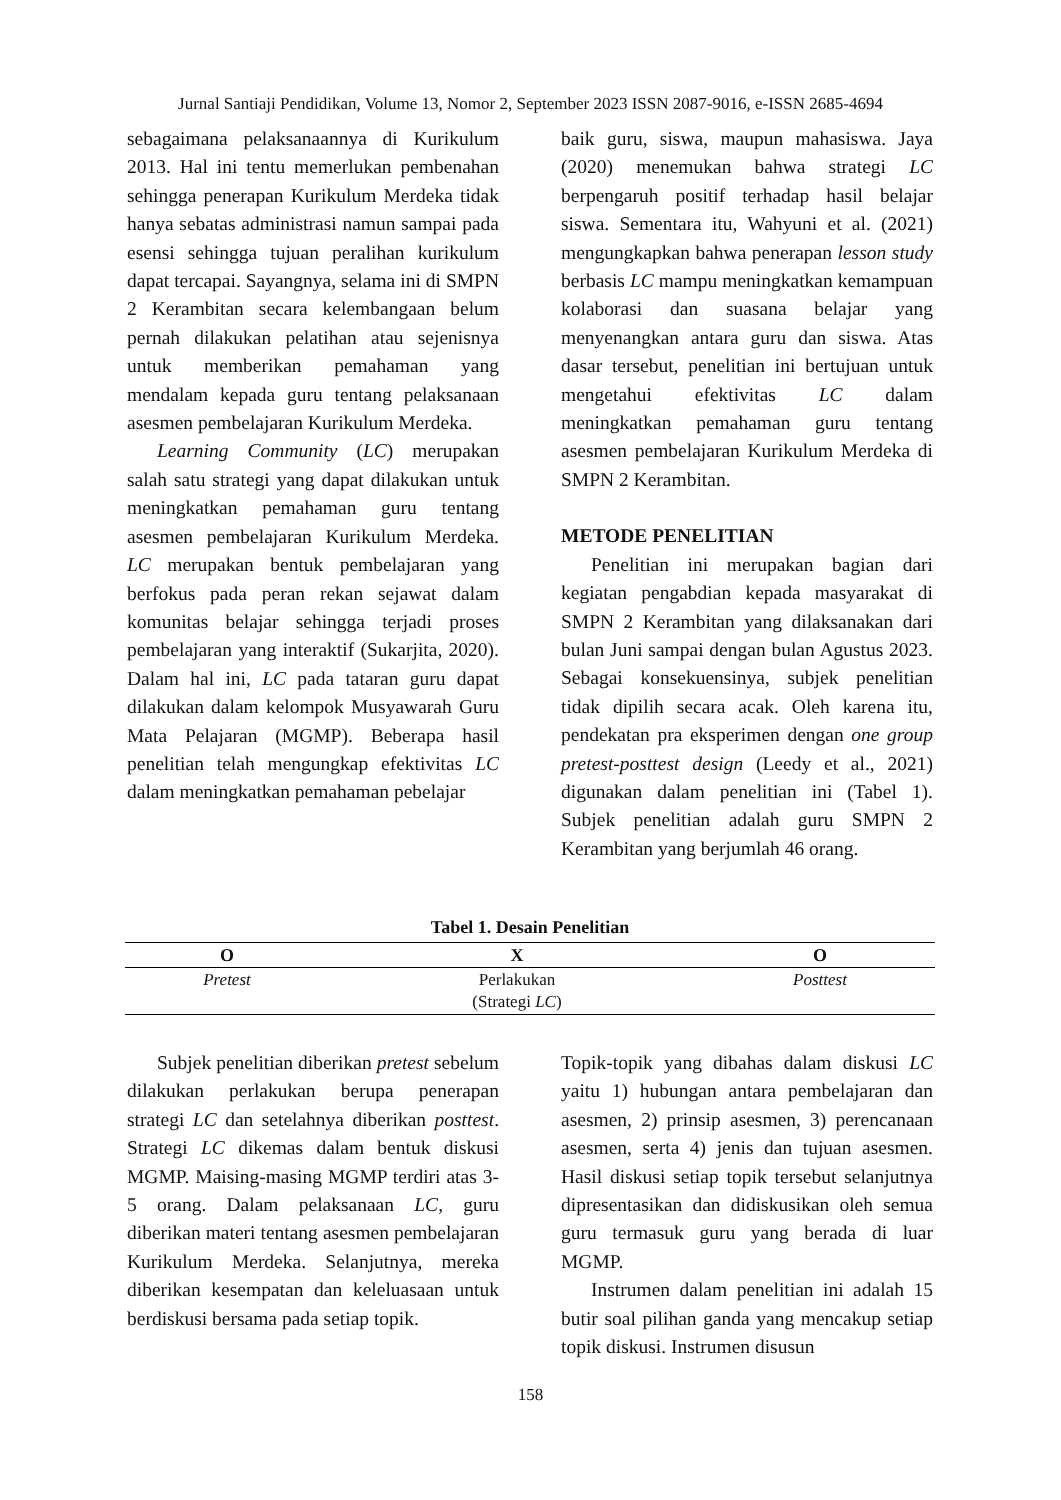Jurnal Santiaji Pendidikan, Volume 13, Nomor 2, September 2023 ISSN 2087-9016, e-ISSN 2685-4694
sebagaimana pelaksanaannya di Kurikulum 2013. Hal ini tentu memerlukan pembenahan sehingga penerapan Kurikulum Merdeka tidak hanya sebatas administrasi namun sampai pada esensi sehingga tujuan peralihan kurikulum dapat tercapai. Sayangnya, selama ini di SMPN 2 Kerambitan secara kelembangaan belum pernah dilakukan pelatihan atau sejenisnya untuk memberikan pemahaman yang mendalam kepada guru tentang pelaksanaan asesmen pembelajaran Kurikulum Merdeka.
Learning Community (LC) merupakan salah satu strategi yang dapat dilakukan untuk meningkatkan pemahaman guru tentang asesmen pembelajaran Kurikulum Merdeka. LC merupakan bentuk pembelajaran yang berfokus pada peran rekan sejawat dalam komunitas belajar sehingga terjadi proses pembelajaran yang interaktif (Sukarjita, 2020). Dalam hal ini, LC pada tataran guru dapat dilakukan dalam kelompok Musyawarah Guru Mata Pelajaran (MGMP). Beberapa hasil penelitian telah mengungkap efektivitas LC dalam meningkatkan pemahaman pebelajar
baik guru, siswa, maupun mahasiswa. Jaya (2020) menemukan bahwa strategi LC berpengaruh positif terhadap hasil belajar siswa. Sementara itu, Wahyuni et al. (2021) mengungkapkan bahwa penerapan lesson study berbasis LC mampu meningkatkan kemampuan kolaborasi dan suasana belajar yang menyenangkan antara guru dan siswa. Atas dasar tersebut, penelitian ini bertujuan untuk mengetahui efektivitas LC dalam meningkatkan pemahaman guru tentang asesmen pembelajaran Kurikulum Merdeka di SMPN 2 Kerambitan.
METODE PENELITIAN
Penelitian ini merupakan bagian dari kegiatan pengabdian kepada masyarakat di SMPN 2 Kerambitan yang dilaksanakan dari bulan Juni sampai dengan bulan Agustus 2023. Sebagai konsekuensinya, subjek penelitian tidak dipilih secara acak. Oleh karena itu, pendekatan pra eksperimen dengan one group pretest-posttest design (Leedy et al., 2021) digunakan dalam penelitian ini (Tabel 1). Subjek penelitian adalah guru SMPN 2 Kerambitan yang berjumlah 46 orang.
Tabel 1. Desain Penelitian
| O | X | O |
| --- | --- | --- |
| Pretest | Perlakukan (Strategi LC ) | Posttest |
Subjek penelitian diberikan pretest sebelum dilakukan perlakukan berupa penerapan strategi LC dan setelahnya diberikan posttest. Strategi LC dikemas dalam bentuk diskusi MGMP. Maising-masing MGMP terdiri atas 3-5 orang. Dalam pelaksanaan LC, guru diberikan materi tentang asesmen pembelajaran Kurikulum Merdeka. Selanjutnya, mereka diberikan kesempatan dan keleluasaan untuk berdiskusi bersama pada setiap topik.
Topik-topik yang dibahas dalam diskusi LC yaitu 1) hubungan antara pembelajaran dan asesmen, 2) prinsip asesmen, 3) perencanaan asesmen, serta 4) jenis dan tujuan asesmen. Hasil diskusi setiap topik tersebut selanjutnya dipresentasikan dan didiskusikan oleh semua guru termasuk guru yang berada di luar MGMP.
Instrumen dalam penelitian ini adalah 15 butir soal pilihan ganda yang mencakup setiap topik diskusi. Instrumen disusun
158